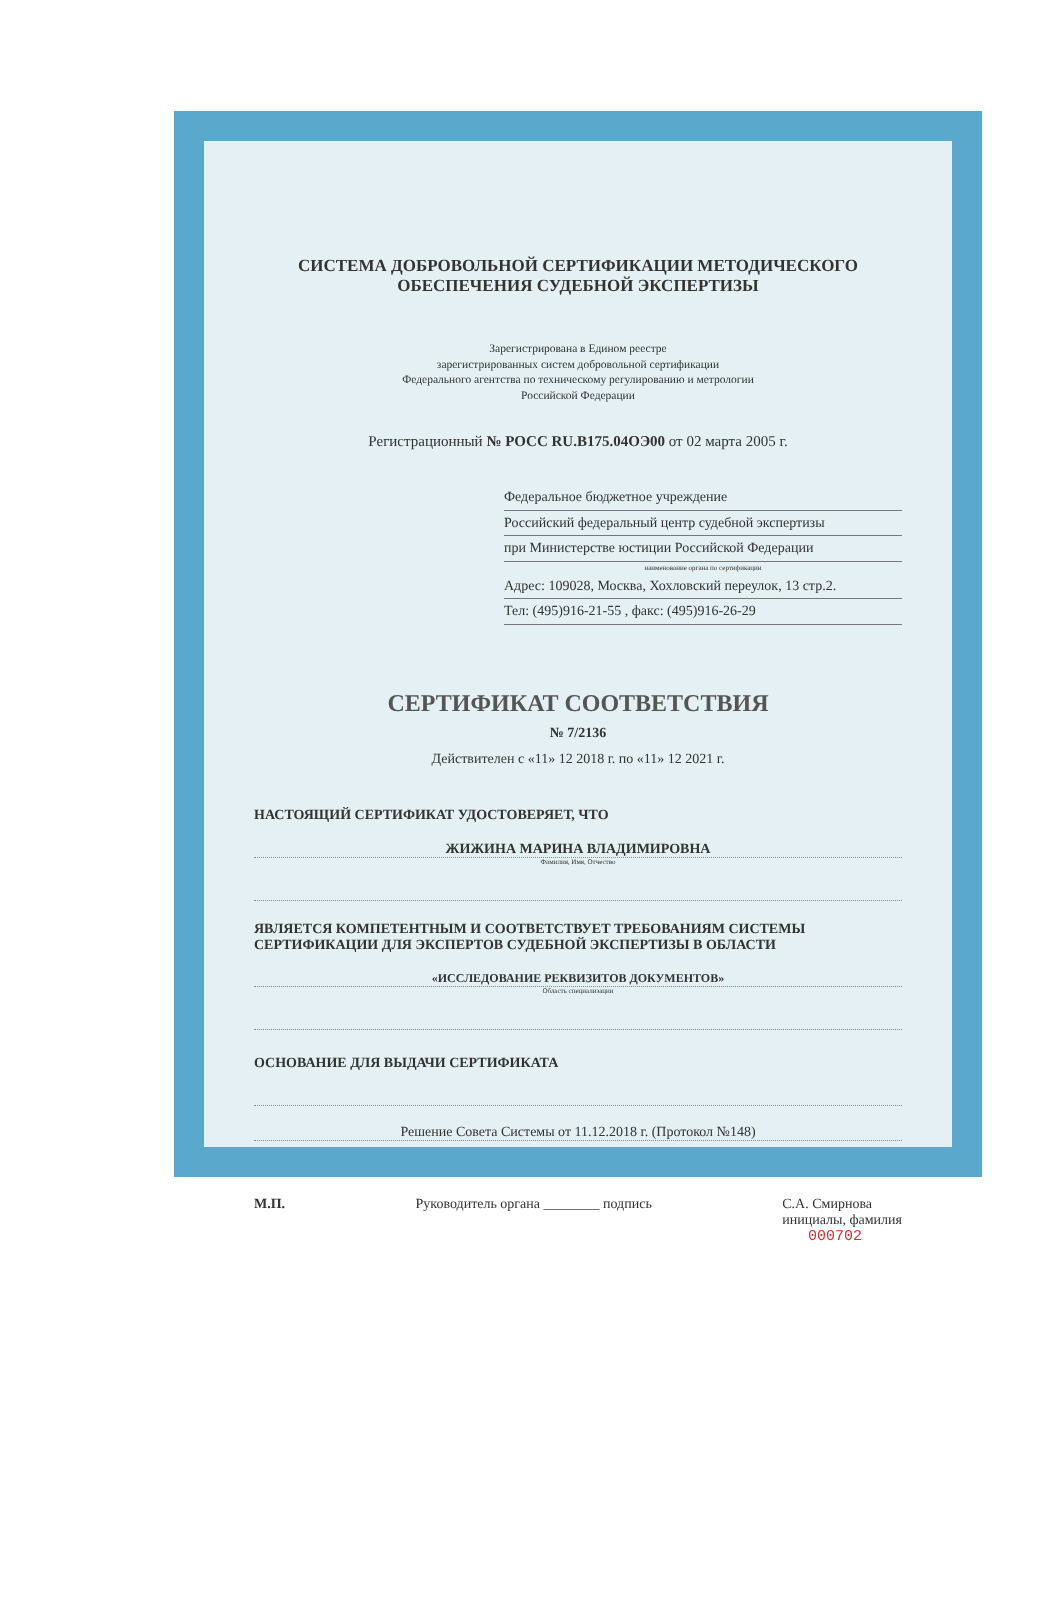СИСТЕМА ДОБРОВОЛЬНОЙ СЕРТИФИКАЦИИ МЕТОДИЧЕСКОГО ОБЕСПЕЧЕНИЯ СУДЕБНОЙ ЭКСПЕРТИЗЫ
Зарегистрирована в Едином реестре
зарегистрированных систем добровольной сертификации
Федерального агентства по техническому регулированию и метрологии
Российской Федерации
Регистрационный № РОСС RU.В175.04ОЭ00 от 02 марта 2005 г.
Федеральное бюджетное учреждение
Российский федеральный центр судебной экспертизы
при Министерстве юстиции Российской Федерации
наименование органа по сертификации
Адрес: 109028, Москва, Хохловский переулок, 13 стр.2.
Тел: (495)916-21-55 , факс: (495)916-26-29
СЕРТИФИКАТ СООТВЕТСТВИЯ
№ 7/2136
Действителен с «11» 12 2018 г. по «11» 12 2021 г.
НАСТОЯЩИЙ СЕРТИФИКАТ УДОСТОВЕРЯЕТ, ЧТО
ЖИЖИНА МАРИНА ВЛАДИМИРОВНА
Фамилия, Имя, Отчество
ЯВЛЯЕТСЯ КОМПЕТЕНТНЫМ И СООТВЕТСТВУЕТ ТРЕБОВАНИЯМ СИСТЕМЫ СЕРТИФИКАЦИИ ДЛЯ ЭКСПЕРТОВ СУДЕБНОЙ ЭКСПЕРТИЗЫ В ОБЛАСТИ
«ИССЛЕДОВАНИЕ РЕКВИЗИТОВ ДОКУМЕНТОВ»
Область специализации
ОСНОВАНИЕ ДЛЯ ВЫДАЧИ СЕРТИФИКАТА
Решение Совета Системы от 11.12.2018 г. (Протокол №148)
М.П. Руководитель органа ________ подпись С.А. Смирнова
инициалы, фамилия
000702